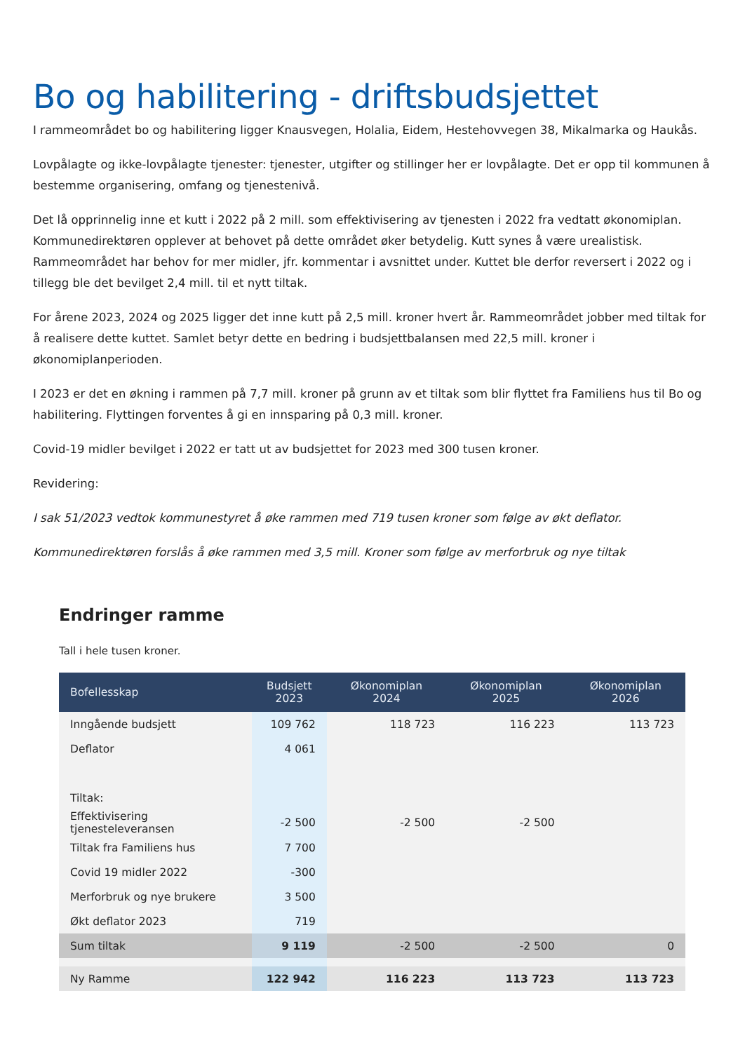Bo og habilitering - driftsbudsjettet
I rammeområdet bo og habilitering ligger Knausvegen, Holalia, Eidem, Hestehovvegen 38, Mikalmarka og Haukås.
Lovpålagte og ikke-lovpålagte tjenester: tjenester, utgifter og stillinger her er lovpålagte. Det er opp til kommunen å bestemme organisering, omfang og tjenestenivå.
Det lå opprinnelig inne et kutt i 2022 på 2 mill. som effektivisering av tjenesten i 2022 fra vedtatt økonomiplan. Kommunedirektøren opplever at behovet på dette området øker betydelig. Kutt synes å være urealistisk. Rammeområdet har behov for mer midler, jfr. kommentar i avsnittet under. Kuttet ble derfor reversert i 2022 og i tillegg ble det bevilget 2,4 mill. til et nytt tiltak.
For årene 2023, 2024 og 2025 ligger det inne kutt på 2,5 mill. kroner hvert år. Rammeområdet jobber med tiltak for å realisere dette kuttet. Samlet betyr dette en bedring i budsjettbalansen med 22,5 mill. kroner i økonomiplanperioden.
I 2023 er det en økning i rammen på 7,7 mill. kroner på grunn av et tiltak som blir flyttet fra Familiens hus til Bo og habilitering. Flyttingen forventes å gi en innsparing på 0,3 mill. kroner.
Covid-19 midler bevilget i 2022 er tatt ut av budsjettet for 2023 med 300 tusen kroner.
Revidering:
I sak 51/2023 vedtok kommunestyret å øke rammen med 719 tusen kroner som følge av økt deflator.
Kommunedirektøren forslås å øke rammen med 3,5 mill. Kroner som følge av merforbruk og nye tiltak
Endringer ramme
Tall i hele tusen kroner.
| Bofellesskap | Budsjett 2023 | Økonomiplan 2024 | Økonomiplan 2025 | Økonomiplan 2026 |
| --- | --- | --- | --- | --- |
| Inngående budsjett | 109 762 | 118 723 | 116 223 | 113 723 |
| Deflator | 4 061 | | | |
| Tiltak: | | | | |
| Effektivisering tjenesteleveransen | -2 500 | -2 500 | -2 500 | |
| Tiltak fra Familiens hus | 7 700 | | | |
| Covid 19 midler 2022 | -300 | | | |
| Merforbruk og nye brukere | 3 500 | | | |
| Økt deflator 2023 | 719 | | | |
| Sum tiltak | 9 119 | -2 500 | -2 500 | 0 |
| Ny Ramme | 122 942 | 116 223 | 113 723 | 113 723 |